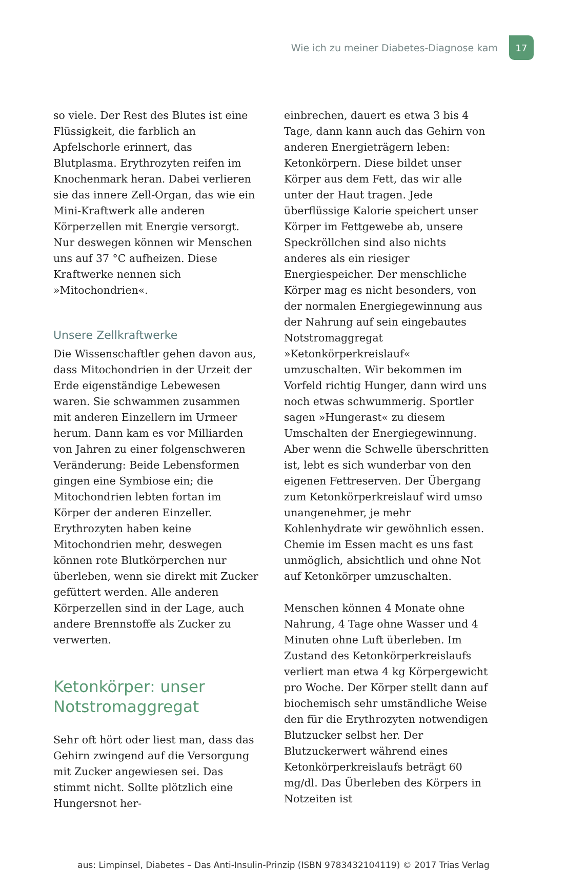Wie ich zu meiner Diabetes-Diagnose kam
17
so viele. Der Rest des Blutes ist eine Flüssigkeit, die farblich an Apfelschorle erinnert, das Blutplasma. Erythrozyten reifen im Knochenmark heran. Dabei verlieren sie das innere Zell-Organ, das wie ein Mini-Kraftwerk alle anderen Körperzellen mit Energie versorgt. Nur deswegen können wir Menschen uns auf 37 °C aufheizen. Diese Kraftwerke nennen sich »Mitochondrien«.
Unsere Zellkraftwerke
Die Wissenschaftler gehen davon aus, dass Mitochondrien in der Urzeit der Erde eigenständige Lebewesen waren. Sie schwammen zusammen mit anderen Einzellern im Urmeer herum. Dann kam es vor Milliarden von Jahren zu einer folgenschweren Veränderung: Beide Lebensformen gingen eine Symbiose ein; die Mitochondrien lebten fortan im Körper der anderen Einzeller. Erythrozyten haben keine Mitochondrien mehr, deswegen können rote Blutkörperchen nur überleben, wenn sie direkt mit Zucker gefüttert werden. Alle anderen Körperzellen sind in der Lage, auch andere Brennstoffe als Zucker zu verwerten.
Ketonkörper: unser Notstromaggregat
Sehr oft hört oder liest man, dass das Gehirn zwingend auf die Versorgung mit Zucker angewiesen sei. Das stimmt nicht. Sollte plötzlich eine Hungersnot her-
einbrechen, dauert es etwa 3 bis 4 Tage, dann kann auch das Gehirn von anderen Energieträgern leben: Ketonkörpern. Diese bildet unser Körper aus dem Fett, das wir alle unter der Haut tragen. Jede überflüssige Kalorie speichert unser Körper im Fettgewebe ab, unsere Speckröllchen sind also nichts anderes als ein riesiger Energiespeicher. Der menschliche Körper mag es nicht besonders, von der normalen Energiegewinnung aus der Nahrung auf sein eingebautes Notstromaggregat »Ketonkörperkreislauf« umzuschalten. Wir bekommen im Vorfeld richtig Hunger, dann wird uns noch etwas schwummerig. Sportler sagen »Hungerast« zu diesem Umschalten der Energiegewinnung. Aber wenn die Schwelle überschritten ist, lebt es sich wunderbar von den eigenen Fettreserven. Der Übergang zum Ketonkörperkreislauf wird umso unangenehmer, je mehr Kohlenhydrate wir gewöhnlich essen. Chemie im Essen macht es uns fast unmöglich, absichtlich und ohne Not auf Ketonkörper umzuschalten.
Menschen können 4 Monate ohne Nahrung, 4 Tage ohne Wasser und 4 Minuten ohne Luft überleben. Im Zustand des Ketonkörperkreislaufs verliert man etwa 4 kg Körpergewicht pro Woche. Der Körper stellt dann auf biochemisch sehr umständliche Weise den für die Erythrozyten notwendigen Blutzucker selbst her. Der Blutzuckerwert während eines Ketonkörperkreislaufs beträgt 60 mg/dl. Das Überleben des Körpers in Notzeiten ist
aus: Limpinsel, Diabetes – Das Anti-Insulin-Prinzip (ISBN 9783432104119) © 2017 Trias Verlag